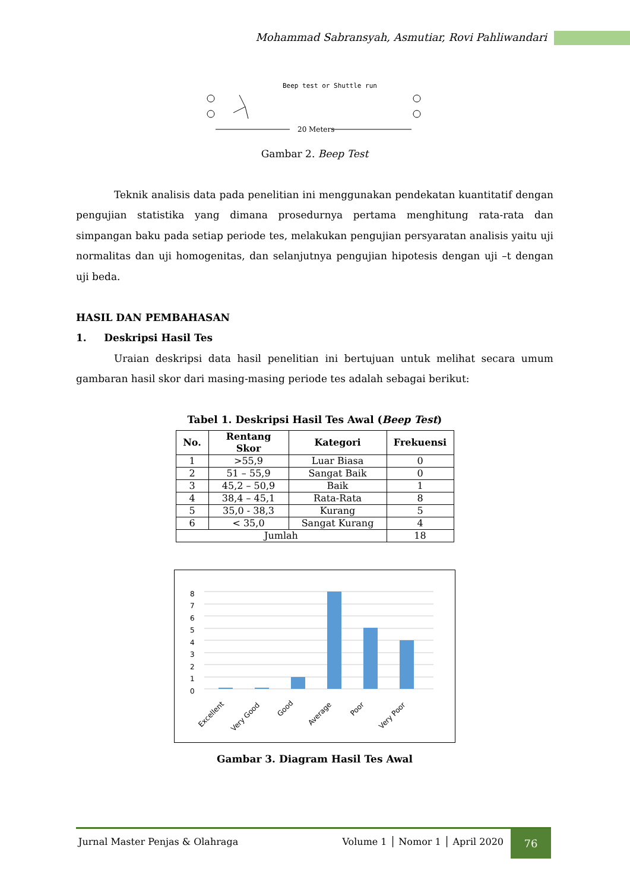Mohammad Sabransyah, Asmutiar, Rovi Pahliwandari
Beep test or Shuttle run
20 Meters
Gambar 2. Beep Test
Teknik analisis data pada penelitian ini menggunakan pendekatan kuantitatif dengan pengujian statistika yang dimana prosedurnya pertama menghitung rata-rata dan simpangan baku pada setiap periode tes, melakukan pengujian persyaratan analisis yaitu uji normalitas dan uji homogenitas, dan selanjutnya pengujian hipotesis dengan uji –t dengan uji beda.
HASIL DAN PEMBAHASAN
1. Deskripsi Hasil Tes
Uraian deskripsi data hasil penelitian ini bertujuan untuk melihat secara umum gambaran hasil skor dari masing-masing periode tes adalah sebagai berikut:
Tabel 1. Deskripsi Hasil Tes Awal (Beep Test)
| No. | Rentang Skor | Kategori | Frekuensi |
| --- | --- | --- | --- |
| 1 | >55,9 | Luar Biasa | 0 |
| 2 | 51 – 55,9 | Sangat Baik | 0 |
| 3 | 45,2 – 50,9 | Baik | 1 |
| 4 | 38,4 – 45,1 | Rata-Rata | 8 |
| 5 | 35,0 - 38,3 | Kurang | 5 |
| 6 | < 35,0 | Sangat Kurang | 4 |
| Jumlah | | | 18 |
0
1
2
3
4
5
6
7
8
Excellent
Very Good
Good
Average
Poor
Very Poor
Gambar 3. Diagram Hasil Tes Awal
Jurnal Master Penjas & Olahraga Volume 1 │ Nomor 1 │ April 2020
76